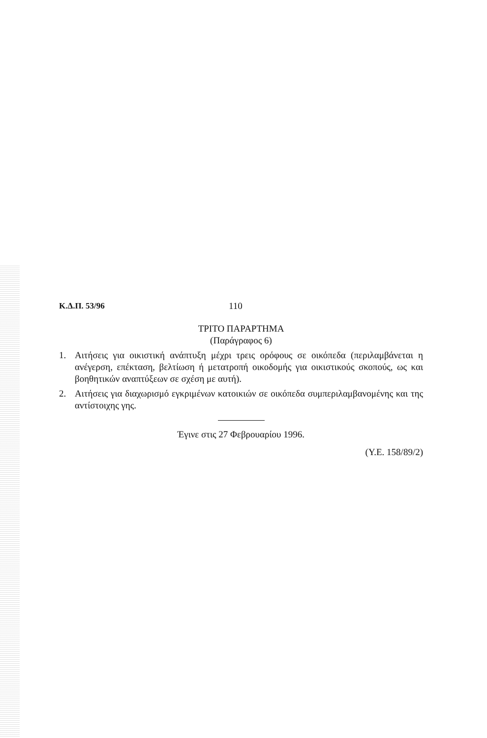Κ.Δ.Π. 53/96 110
ΤΡΙΤΟ ΠΑΡΑΡΤΗΜΑ
(Παράγραφος 6)
1. Αιτήσεις για οικιστική ανάπτυξη μέχρι τρεις ορόφους σε οικόπεδα (περιλαμβάνεται η ανέγερση, επέκταση, βελτίωση ή μετατροπή οικοδομής για οικιστικούς σκοπούς, ως και βοηθητικών αναπτύξεων σε σχέση με αυτή).
2. Αιτήσεις για διαχωρισμό εγκριμένων κατοικιών σε οικόπεδα συμπεριλαμβανομένης και της αντίστοιχης γης.
Έγινε στις 27 Φεβρουαρίου 1996.
(Υ.Ε. 158/89/2)